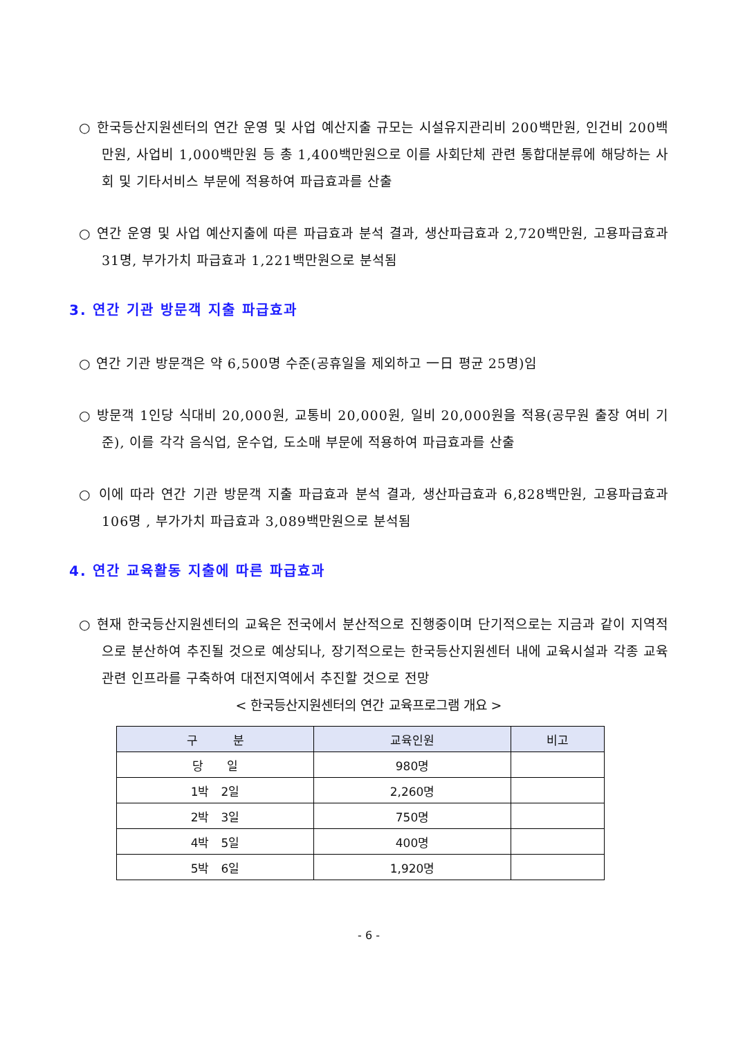○ 한국등산지원센터의 연간 운영 및 사업 예산지출 규모는 시설유지관리비 200백만원, 인건비 200백만원, 사업비 1,000백만원 등 총 1,400백만원으로 이를 사회단체 관련 통합대분류에 해당하는 사회 및 기타서비스 부문에 적용하여 파급효과를 산출
○ 연간 운영 및 사업 예산지출에 따른 파급효과 분석 결과, 생산파급효과 2,720백만원, 고용파급효과 31명, 부가가치 파급효과 1,221백만원으로 분석됨
3. 연간 기관 방문객 지출 파급효과
○ 연간 기관 방문객은 약 6,500명 수준(공휴일을 제외하고 一日 평균 25명)임
○ 방문객 1인당 식대비 20,000원, 교통비 20,000원, 일비 20,000원을 적용(공무원 출장 여비 기준), 이를 각각 음식업, 운수업, 도소매 부문에 적용하여 파급효과를 산출
○ 이에 따라 연간 기관 방문객 지출 파급효과 분석 결과, 생산파급효과 6,828백만원, 고용파급효과 106명 , 부가가치 파급효과 3,089백만원으로 분석됨
4. 연간 교육활동 지출에 따른 파급효과
○ 현재 한국등산지원센터의 교육은 전국에서 분산적으로 진행중이며 단기적으로는 지금과 같이 지역적으로 분산하여 추진될 것으로 예상되나, 장기적으로는 한국등산지원센터 내에 교육시설과 각종 교육관련 인프라를 구축하여 대전지역에서 추진할 것으로 전망
< 한국등산지원센터의 연간 교육프로그램 개요 >
| 구 분 | 교육인원 | 비고 |
| --- | --- | --- |
| 당 일 | 980명 | |
| 1박 2일 | 2,260명 | |
| 2박 3일 | 750명 | |
| 4박 5일 | 400명 | |
| 5박 6일 | 1,920명 | |
- 6 -